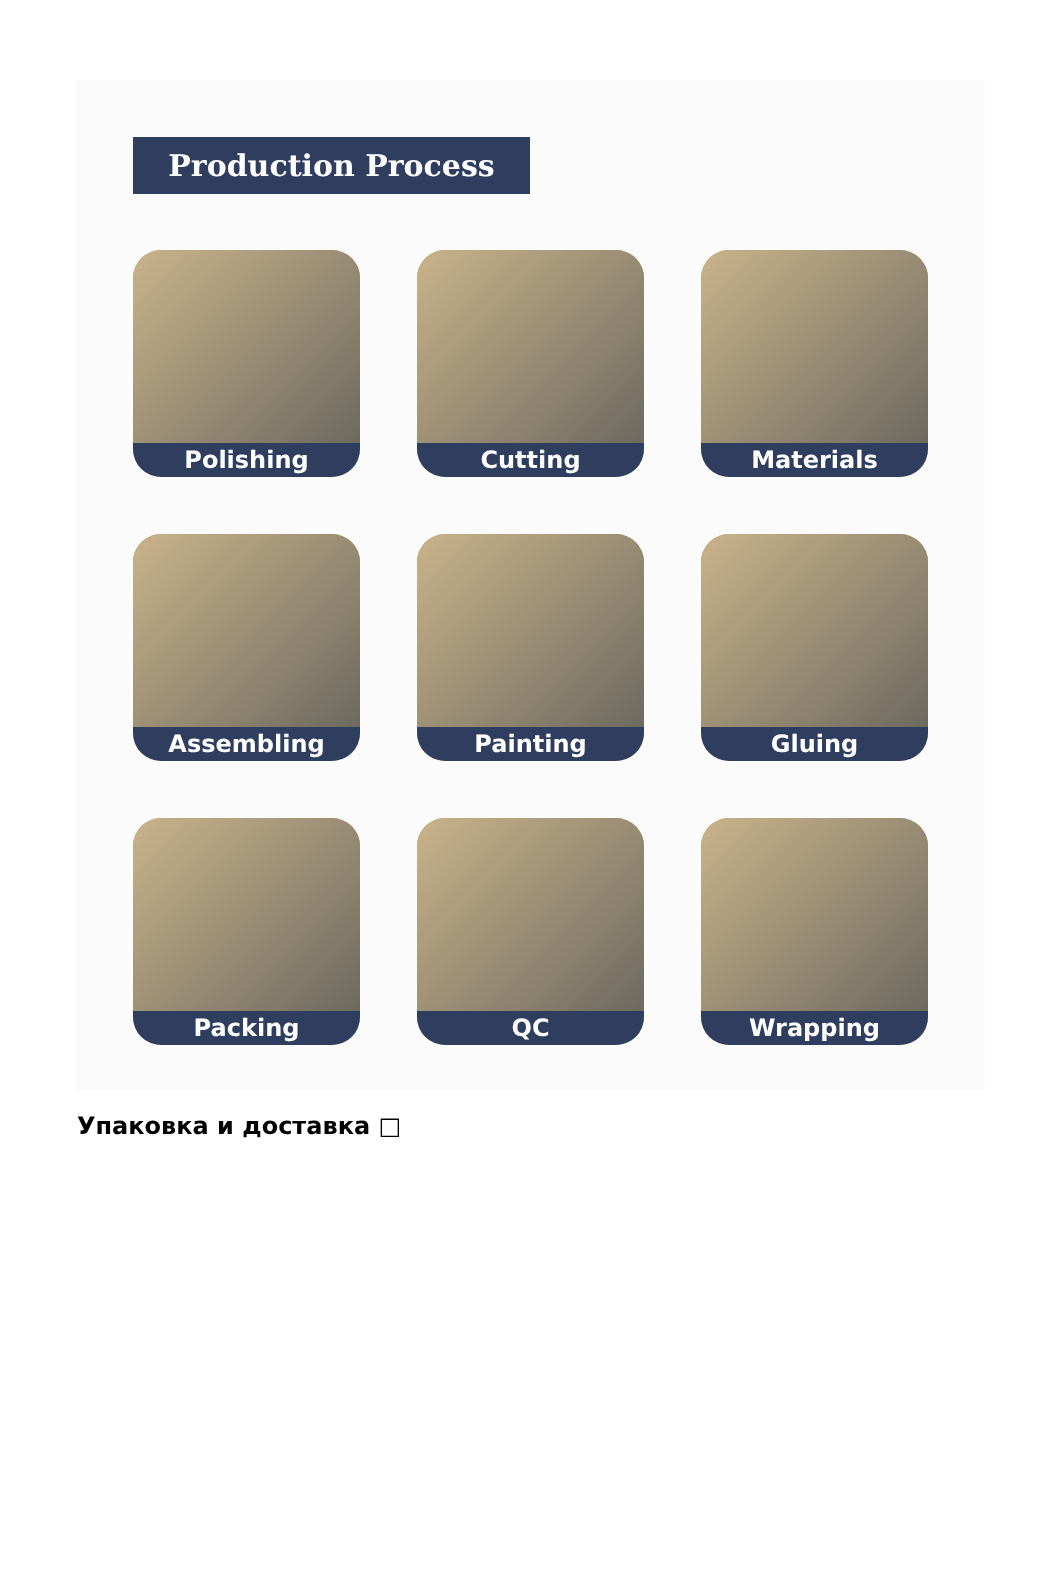Production Process
Polishing
Cutting
Materials
Assembling
Painting
Gluing
Packing
QC
Wrapping
Упаковка и доставка □